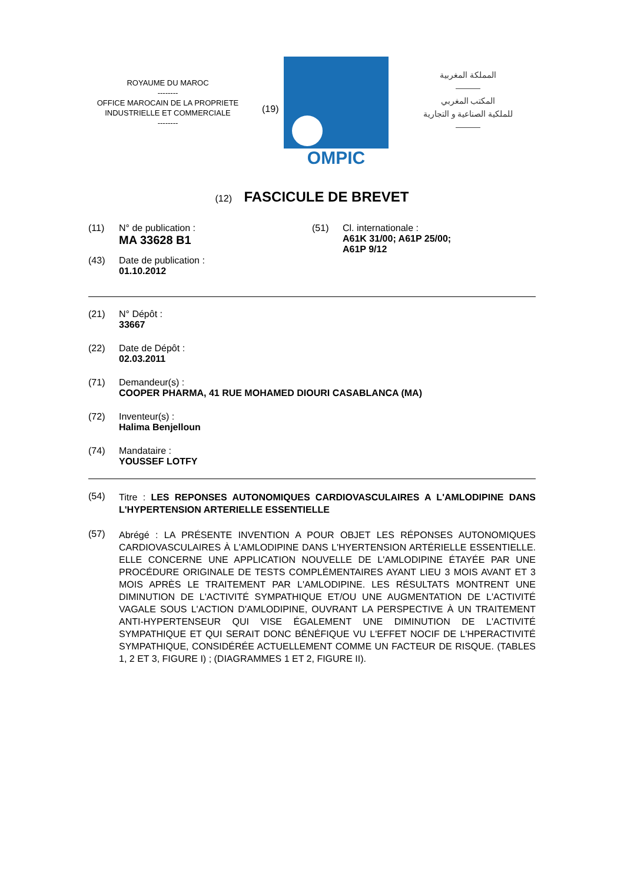ROYAUME DU MAROC
--------
OFFICE MAROCAIN DE LA PROPRIETE
INDUSTRIELLE ET COMMERCIALE
--------
(19)
OMPIC
المملكة المغربية
———
المكتب المغربي
للملكية الصناعية و التجارية
———
(12) FASCICULE DE BREVET
(11) N° de publication :
MA 33628 B1
(43) Date de publication :
01.10.2012
(51) Cl. internationale :
A61K 31/00; A61P 25/00;
A61P 9/12
(21) N° Dépôt :
33667
(22) Date de Dépôt :
02.03.2011
(71) Demandeur(s) :
COOPER PHARMA, 41 RUE MOHAMED DIOURI CASABLANCA (MA)
(72) Inventeur(s) :
Halima Benjelloun
(74) Mandataire :
YOUSSEF LOTFY
(54)
Titre : LES REPONSES AUTONOMIQUES CARDIOVASCULAIRES A L'AMLODIPINE DANS L'HYPERTENSION ARTERIELLE ESSENTIELLE
(57)
Abrégé : LA PRÉSENTE INVENTION A POUR OBJET LES RÉPONSES AUTONOMIQUES CARDIOVASCULAIRES À L'AMLODIPINE DANS L'HYERTENSION ARTÉRIELLE ESSENTIELLE. ELLE CONCERNE UNE APPLICATION NOUVELLE DE L'AMLODIPINE ÉTAYÉE PAR UNE PROCÉDURE ORIGINALE DE TESTS COMPLÉMENTAIRES AYANT LIEU 3 MOIS AVANT ET 3 MOIS APRÈS LE TRAITEMENT PAR L'AMLODIPINE. LES RÉSULTATS MONTRENT UNE DIMINUTION DE L'ACTIVITÉ SYMPATHIQUE ET/OU UNE AUGMENTATION DE L'ACTIVITÉ VAGALE SOUS L'ACTION D'AMLODIPINE, OUVRANT LA PERSPECTIVE À UN TRAITEMENT ANTI-HYPERTENSEUR QUI VISE ÉGALEMENT UNE DIMINUTION DE L'ACTIVITÉ SYMPATHIQUE ET QUI SERAIT DONC BÉNÉFIQUE VU L'EFFET NOCIF DE L'HPERACTIVITÉ SYMPATHIQUE, CONSIDÉRÉE ACTUELLEMENT COMME UN FACTEUR DE RISQUE. (TABLES 1, 2 ET 3, FIGURE I) ; (DIAGRAMMES 1 ET 2, FIGURE II).